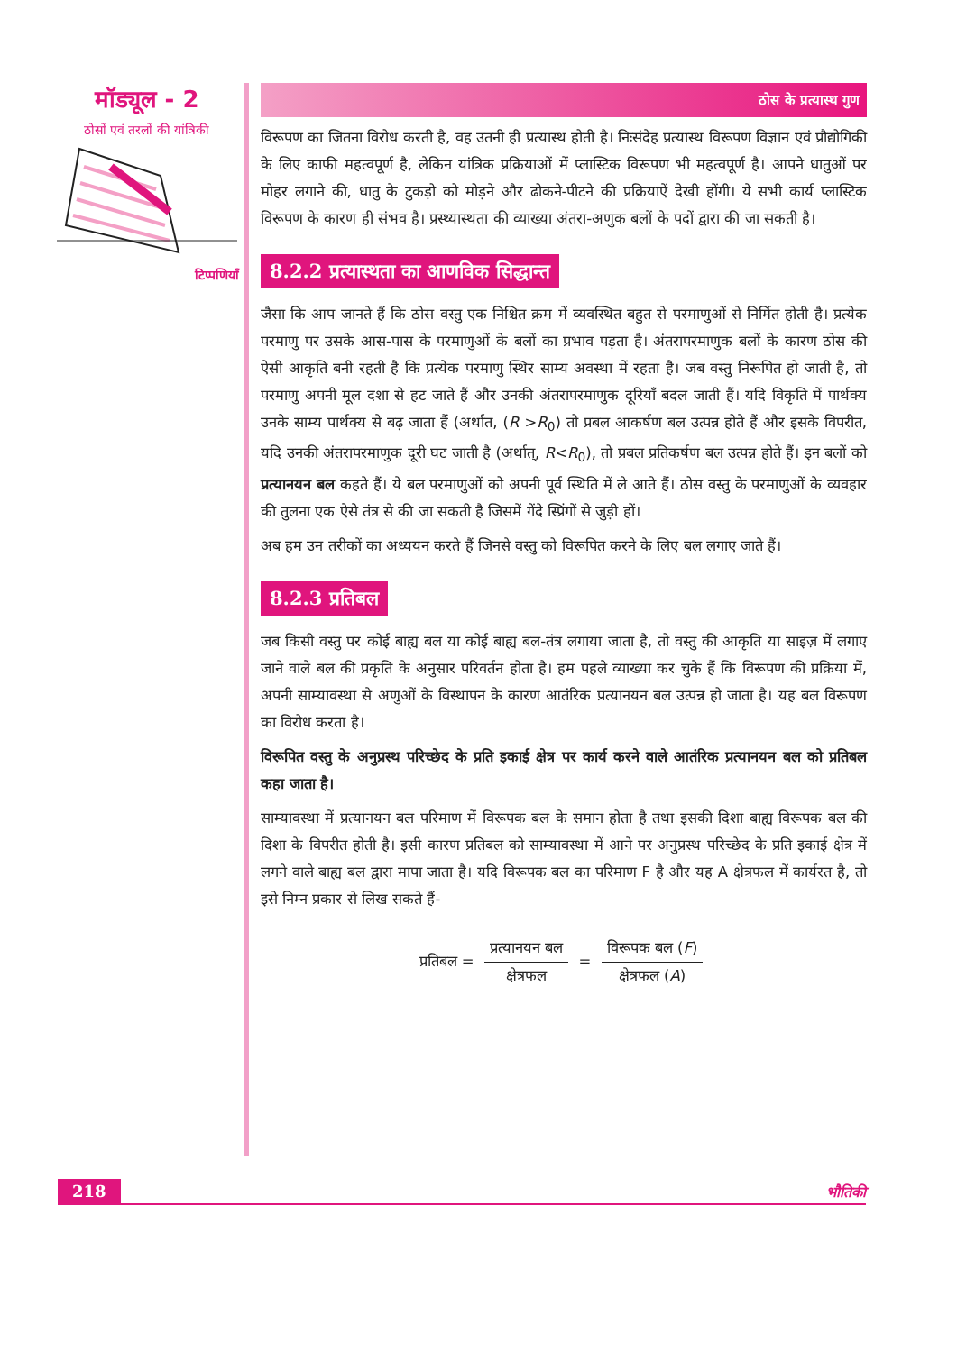मॉड्यूल - 2
ठोसों एवं तरलों की यांत्रिकी
टिप्पणियाँ
ठोस के प्रत्यास्थ गुण
विरूपण का जितना विरोध करती है, वह उतनी ही प्रत्यास्थ होती है। निःसंदेह प्रत्यास्थ विरूपण विज्ञान एवं प्रौद्योगिकी के लिए काफी महत्वपूर्ण है, लेकिन यांत्रिक प्रक्रियाओं में प्लास्टिक विरूपण भी महत्वपूर्ण है। आपने धातुओं पर मोहर लगाने की, धातु के टुकड़ो को मोड़ने और ढोकने-पीटने की प्रक्रियाऐं देखी होंगी। ये सभी कार्य प्लास्टिक विरूपण के कारण ही संभव है। प्रस्थ्यास्थता की व्याख्या अंतरा-अणुक बलों के पदों द्वारा की जा सकती है।
8.2.2 प्रत्यास्थता का आणविक सिद्धान्त
जैसा कि आप जानते हैं कि ठोस वस्तु एक निश्चित क्रम में व्यवस्थित बहुत से परमाणुओं से निर्मित होती है। प्रत्येक परमाणु पर उसके आस-पास के परमाणुओं के बलों का प्रभाव पड़ता है। अंतरापरमाणुक बलों के कारण ठोस की ऐसी आकृति बनी रहती है कि प्रत्येक परमाणु स्थिर साम्य अवस्था में रहता है। जब वस्तु निरूपित हो जाती है, तो परमाणु अपनी मूल दशा से हट जाते हैं और उनकी अंतरापरमाणुक दूरियाँ बदल जाती हैं। यदि विकृति में पार्थक्य उनके साम्य पार्थक्य से बढ़ जाता हैं (अर्थात, (R >R<sub>0</sub>) तो प्रबल आकर्षण बल उत्पन्न होते हैं और इसके विपरीत, यदि उनकी अंतरापरमाणुक दूरी घट जाती है (अर्थात्, R<R<sub>0</sub>), तो प्रबल प्रतिकर्षण बल उत्पन्न होते हैं। इन बलों को प्रत्यानयन बल कहते हैं। ये बल परमाणुओं को अपनी पूर्व स्थिति में ले आते हैं। ठोस वस्तु के परमाणुओं के व्यवहार की तुलना एक ऐसे तंत्र से की जा सकती है जिसमें गेंदे स्प्रिंगों से जुड़ी हों।
अब हम उन तरीकों का अध्ययन करते हैं जिनसे वस्तु को विरूपित करने के लिए बल लगाए जाते हैं।
8.2.3 प्रतिबल
जब किसी वस्तु पर कोई बाह्य बल या कोई बाह्य बल-तंत्र लगाया जाता है, तो वस्तु की आकृति या साइज़ में लगाए जाने वाले बल की प्रकृति के अनुसार परिवर्तन होता है। हम पहले व्याख्या कर चुके हैं कि विरूपण की प्रक्रिया में, अपनी साम्यावस्था से अणुओं के विस्थापन के कारण आतंरिक प्रत्यानयन बल उत्पन्न हो जाता है। यह बल विरूपण का विरोध करता है।
विरूपित वस्तु के अनुप्रस्थ परिच्छेद के प्रति इकाई क्षेत्र पर कार्य करने वाले आतंरिक प्रत्यानयन बल को प्रतिबल कहा जाता है।
साम्यावस्था में प्रत्यानयन बल परिमाण में विरूपक बल के समान होता है तथा इसकी दिशा बाह्य विरूपक बल की दिशा के विपरीत होती है। इसी कारण प्रतिबल को साम्यावस्था में आने पर अनुप्रस्थ परिच्छेद के प्रति इकाई क्षेत्र में लगने वाले बाह्य बल द्वारा मापा जाता है। यदि विरूपक बल का परिमाण F है और यह A क्षेत्रफल में कार्यरत है, तो इसे निम्न प्रकार से लिख सकते हैं-
प्रतिबल = प्रत्यानयन बल क्षेत्रफल = विरूपक बल (F) क्षेत्रफल (A)
218 भौतिकी